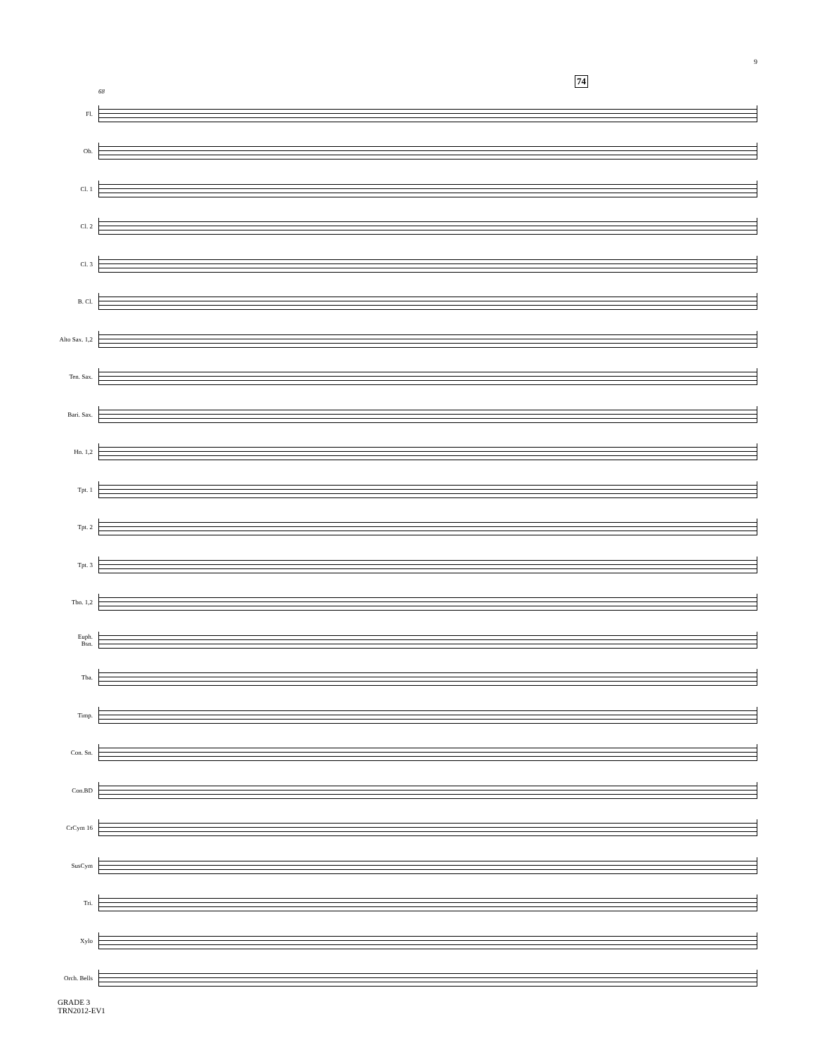9
74
68
Fl.
Ob.
Cl. 1
Cl. 2
Cl. 3
B. Cl.
Alto Sax. 1,2
Ten. Sax.
Bari. Sax.
Hn. 1,2
Tpt. 1
Tpt. 2
Tpt. 3
Tbn. 1,2
Euph.
Bsn.
Tba.
Timp.
Con. Sn.
Con.BD
CrCym 16
SusCym
Tri.
Xylo
Orch. Bells
GRADE 3
TRN2012-EV1